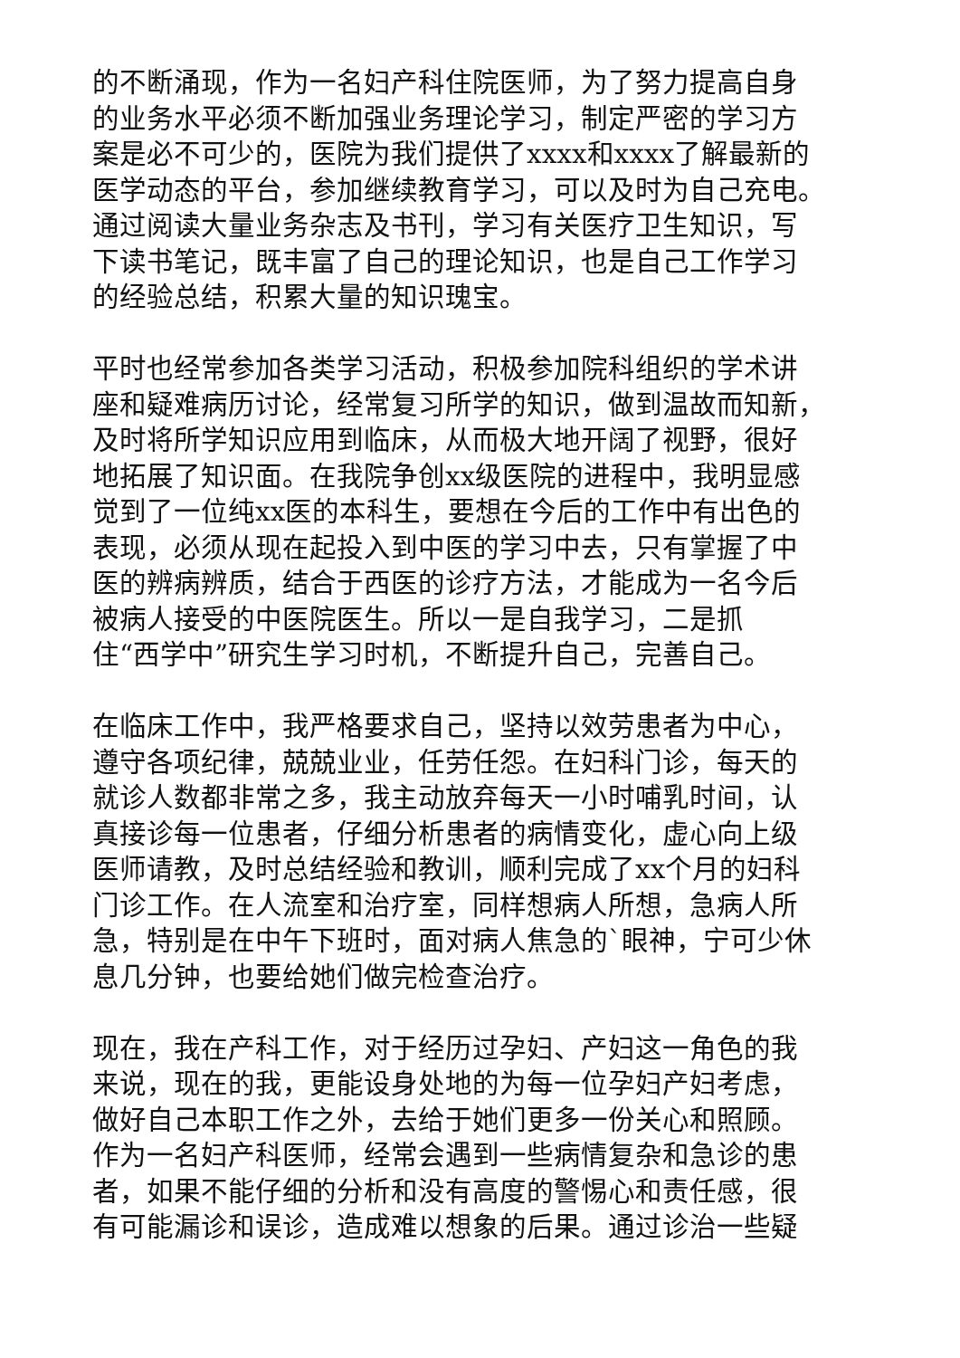的不断涌现，作为一名妇产科住院医师，为了努力提高自身
的业务水平必须不断加强业务理论学习，制定严密的学习方
案是必不可少的，医院为我们提供了xxxx和xxxx了解最新的
医学动态的平台，参加继续教育学习，可以及时为自己充电。
通过阅读大量业务杂志及书刊，学习有关医疗卫生知识，写
下读书笔记，既丰富了自己的理论知识，也是自己工作学习
的经验总结，积累大量的知识瑰宝。
平时也经常参加各类学习活动，积极参加院科组织的学术讲
座和疑难病历讨论，经常复习所学的知识，做到温故而知新，
及时将所学知识应用到临床，从而极大地开阔了视野，很好
地拓展了知识面。在我院争创xx级医院的进程中，我明显感
觉到了一位纯xx医的本科生，要想在今后的工作中有出色的
表现，必须从现在起投入到中医的学习中去，只有掌握了中
医的辨病辨质，结合于西医的诊疗方法，才能成为一名今后
被病人接受的中医院医生。所以一是自我学习，二是抓
住“西学中”研究生学习时机，不断提升自己，完善自己。
在临床工作中，我严格要求自己，坚持以效劳患者为中心，
遵守各项纪律，兢兢业业，任劳任怨。在妇科门诊，每天的
就诊人数都非常之多，我主动放弃每天一小时哺乳时间，认
真接诊每一位患者，仔细分析患者的病情变化，虚心向上级
医师请教，及时总结经验和教训，顺利完成了xx个月的妇科
门诊工作。在人流室和治疗室，同样想病人所想，急病人所
急，特别是在中午下班时，面对病人焦急的`眼神，宁可少休
息几分钟，也要给她们做完检查治疗。
现在，我在产科工作，对于经历过孕妇、产妇这一角色的我
来说，现在的我，更能设身处地的为每一位孕妇产妇考虑，
做好自己本职工作之外，去给于她们更多一份关心和照顾。
作为一名妇产科医师，经常会遇到一些病情复杂和急诊的患
者，如果不能仔细的分析和没有高度的警惕心和责任感，很
有可能漏诊和误诊，造成难以想象的后果。通过诊治一些疑